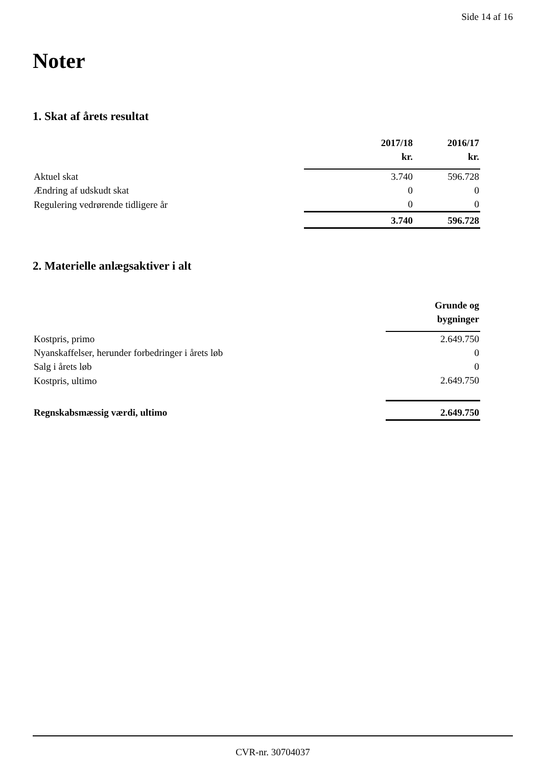Side 14 af 16
Noter
1. Skat af årets resultat
| | 2017/18 | 2016/17 |
| | kr. | kr. |
| Aktuel skat | 3.740 | 596.728 |
| Ændring af udskudt skat | 0 | 0 |
| Regulering vedrørende tidligere år | 0 | 0 |
| | 3.740 | 596.728 |
2. Materielle anlægsaktiver i alt
| | Grunde og bygninger |
| Kostpris, primo | 2.649.750 |
| Nyanskaffelser, herunder forbedringer i årets løb | 0 |
| Salg i årets løb | 0 |
| Kostpris, ultimo | 2.649.750 |
| Regnskabsmæssig værdi, ultimo | 2.649.750 |
CVR-nr. 30704037